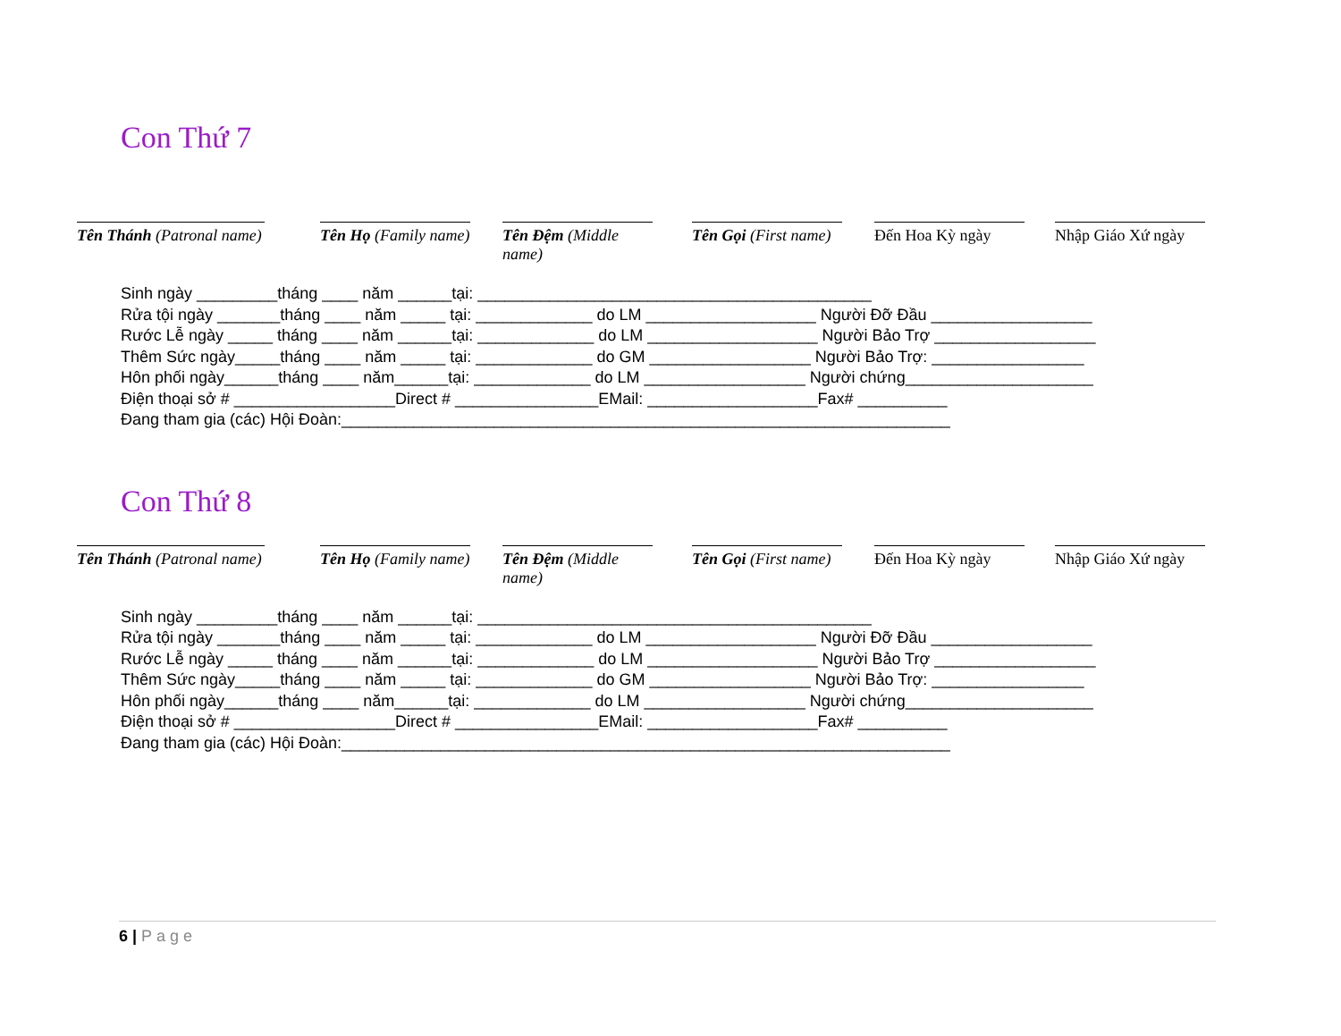Con Thứ 7
Tên Thánh (Patronal name)
Tên Họ (Family name)
Tên Đệm (Middle name)
Tên Gọi (First name)
Đến Hoa Kỳ ngày Nhập Giáo Xứ ngày
Sinh ngày _________tháng ____ năm ______tại: ____________________________________________ Rửa tội ngày _______tháng ____ năm _____ tại: _____________ do LM ___________________ Người Đỡ Đầu __________________ Rước Lễ ngày _____ tháng ____ năm ______tại: _____________ do LM ___________________ Người Bảo Trợ __________________ Thêm Sức ngày_____tháng ____ năm _____ tại: _____________ do GM __________________ Người Bảo Trợ: _________________ Hôn phối ngày______tháng ____ năm______tại: _____________ do LM __________________ Người chứng_____________________ Điện thoại sở # __________________Direct # ________________EMail: ___________________Fax# __________ Đang tham gia (các) Hội Đoàn:____________________________________________________________________
Con Thứ 8
Tên Thánh (Patronal name)
Tên Họ (Family name)
Tên Đệm (Middle name)
Tên Gọi (First name)
Đến Hoa Kỳ ngày Nhập Giáo Xứ ngày
Sinh ngày _________tháng ____ năm ______tại: ____________________________________________ Rửa tội ngày _______tháng ____ năm _____ tại: _____________ do LM ___________________ Người Đỡ Đầu __________________ Rước Lễ ngày _____ tháng ____ năm ______tại: _____________ do LM ___________________ Người Bảo Trợ __________________ Thêm Sức ngày_____tháng ____ năm _____ tại: _____________ do GM __________________ Người Bảo Trợ: _________________ Hôn phối ngày______tháng ____ năm______tại: _____________ do LM __________________ Người chứng_____________________ Điện thoại sở # __________________Direct # ________________EMail: ___________________Fax# __________ Đang tham gia (các) Hội Đoàn:____________________________________________________________________
6 | Page